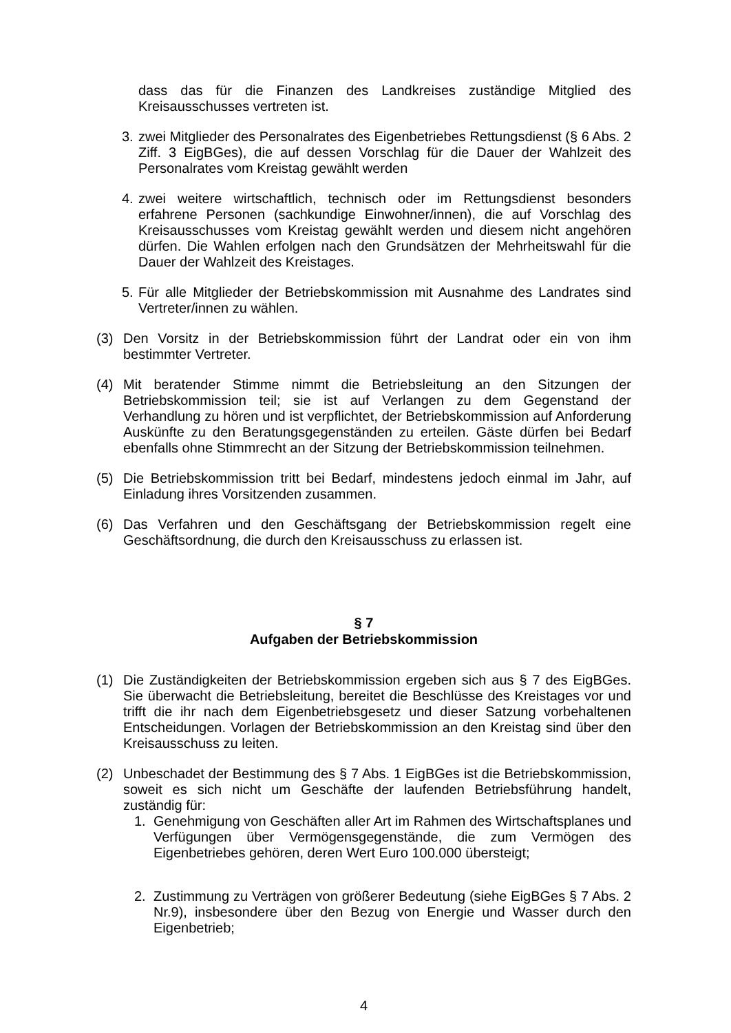dass das für die Finanzen des Landkreises zuständige Mitglied des Kreisausschusses vertreten ist.
3. zwei Mitglieder des Personalrates des Eigenbetriebes Rettungsdienst (§ 6 Abs. 2 Ziff. 3 EigBGes), die auf dessen Vorschlag für die Dauer der Wahlzeit des Personalrates vom Kreistag gewählt werden
4. zwei weitere wirtschaftlich, technisch oder im Rettungsdienst besonders erfahrene Personen (sachkundige Einwohner/innen), die auf Vorschlag des Kreisausschusses vom Kreistag gewählt werden und diesem nicht angehören dürfen. Die Wahlen erfolgen nach den Grundsätzen der Mehrheitswahl für die Dauer der Wahlzeit des Kreistages.
5. Für alle Mitglieder der Betriebskommission mit Ausnahme des Landrates sind Vertreter/innen zu wählen.
(3) Den Vorsitz in der Betriebskommission führt der Landrat oder ein von ihm bestimmter Vertreter.
(4) Mit beratender Stimme nimmt die Betriebsleitung an den Sitzungen der Betriebskommission teil; sie ist auf Verlangen zu dem Gegenstand der Verhandlung zu hören und ist verpflichtet, der Betriebskommission auf Anforderung Auskünfte zu den Beratungsgegenständen zu erteilen. Gäste dürfen bei Bedarf ebenfalls ohne Stimmrecht an der Sitzung der Betriebskommission teilnehmen.
(5) Die Betriebskommission tritt bei Bedarf, mindestens jedoch einmal im Jahr, auf Einladung ihres Vorsitzenden zusammen.
(6) Das Verfahren und den Geschäftsgang der Betriebskommission regelt eine Geschäftsordnung, die durch den Kreisausschuss zu erlassen ist.
§ 7
Aufgaben der Betriebskommission
(1) Die Zuständigkeiten der Betriebskommission ergeben sich aus § 7 des EigBGes. Sie überwacht die Betriebsleitung, bereitet die Beschlüsse des Kreistages vor und trifft die ihr nach dem Eigenbetriebsgesetz und dieser Satzung vorbehaltenen Entscheidungen. Vorlagen der Betriebskommission an den Kreistag sind über den Kreisausschuss zu leiten.
(2) Unbeschadet der Bestimmung des § 7 Abs. 1 EigBGes ist die Betriebskommission, soweit es sich nicht um Geschäfte der laufenden Betriebsführung handelt, zuständig für:
1. Genehmigung von Geschäften aller Art im Rahmen des Wirtschaftsplanes und Verfügungen über Vermögensgegenstände, die zum Vermögen des Eigenbetriebes gehören, deren Wert Euro 100.000 übersteigt;
2. Zustimmung zu Verträgen von größerer Bedeutung (siehe EigBGes § 7 Abs. 2 Nr.9), insbesondere über den Bezug von Energie und Wasser durch den Eigenbetrieb;
4